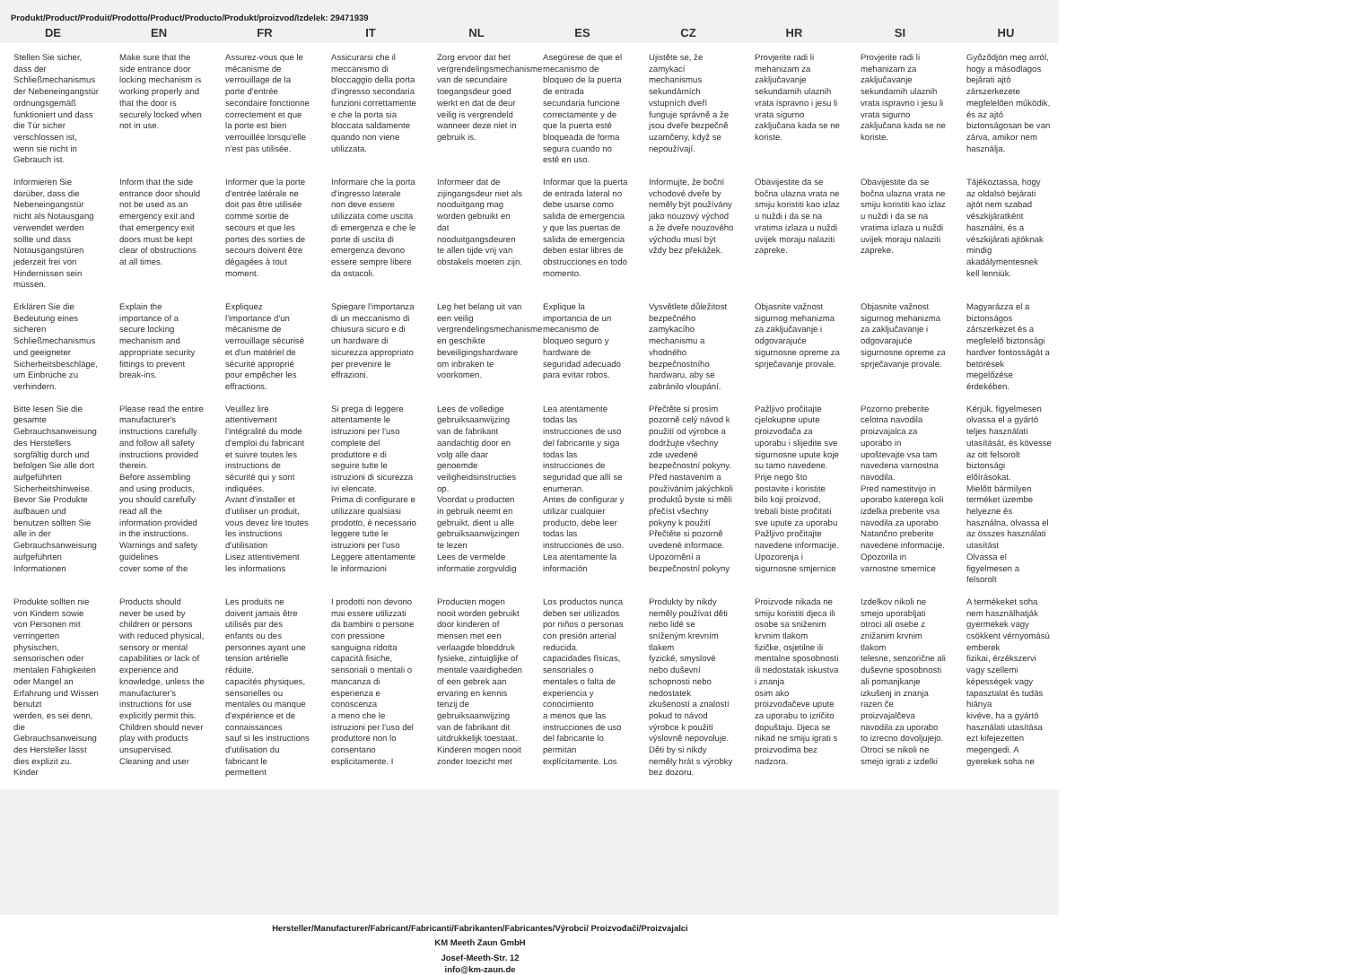Produkt/Product/Produit/Prodotto/Product/Producto/Produkt/proizvod/Izdelek: 29471939
| DE | EN | FR | IT | NL | ES | CZ | HR | SI | HU |
| --- | --- | --- | --- | --- | --- | --- | --- | --- | --- |
| Stellen Sie sicher, dass der Schließmechanismus der Nebeneingangstür ordnungsgemäß funktioniert und dass die Tür sicher verschlossen ist, wenn sie nicht in Gebrauch ist. | Make sure that the side entrance door locking mechanism is working properly and that the door is securely locked when not in use. | Assurez-vous que le mécanisme de verrouillage de la porte d'entrée secondaire fonctionne correctement et que la porte est bien verrouillée lorsqu'elle n'est pas utilisée. | Assicurarsi che il meccanismo di bloccaggio della porta d'ingresso secondaria funzioni correttamente e che la porta sia bloccata saldamente quando non viene utilizzata. | Zorg ervoor dat het vergrendelingsmechanisme van de secundaire toegangsdeur goed werkt en dat de deur veilig is vergrendeld wanneer deze niet in gebruik is. | Asegúrese de que el mecanismo de bloqueo de la puerta de entrada secundaria funcione correctamente y de que la puerta esté bloqueada de forma segura cuando no esté en uso. | Ujistěte se, že zamykací mechanismus sekundárních vstupních dveří funguje správně a že jsou dveře bezpečně uzamčeny, když se nepoužívají. | Provjerite radi li mehanizam za zaključavanje sekundarnih ulaznih vrata ispravno i jesu li vrata sigurno zaključana kada se ne koriste. | Provjerite radi li mehanizam za zaključavanje sekundarnih ulaznih vrata ispravno i jesu li vrata sigurno zaključana kada se ne koriste. | Győződjön meg arról, hogy a másodlagos bejárati ajtó zárszerkezete megfelelően működik, és az ajtó biztonságosan be van zárva, amikor nem használja. |
| Informieren Sie darüber, dass die Nebeneingangstür nicht als Notausgang verwendet werden sollte und dass Notausgangstüren jederzeit frei von Hindernissen sein müssen. | Inform that the side entrance door should not be used as an emergency exit and that emergency exit doors must be kept clear of obstructions at all times. | Informer que la porte d'entrée latérale ne doit pas être utilisée comme sortie de secours et que les portes des sorties de secours doivent être dégagées à tout moment. | Informare che la porta d'ingresso laterale non deve essere utilizzata come uscita di emergenza e che le porte di uscita di emergenza devono essere sempre libere da ostacoli. | Informeer dat de zijingangsdeur niet als nooduitgang mag worden gebruikt en dat nooduitgangsdeuren te allen tijde vrij van obstakels moeten zijn. | Informar que la puerta de entrada lateral no debe usarse como salida de emergencia y que las puertas de salida de emergencia deben estar libres de obstrucciones en todo momento. | Informujte, že boční vchodové dveře by neměly být používány jako nouzový východ a že dveře nouzového východu musí být vždy bez překážek. | Obavijestite da se bočna ulazna vrata ne smiju koristiti kao izlaz u nuždi i da se na vratima izlaza u nuždi uvijek moraju nalaziti zapreke. | Obavijestite da se bočna ulazna vrata ne smiju koristiti kao izlaz u nuždi i da se na vratima izlaza u nuždi uvijek moraju nalaziti zapreke. | Tájékoztassa, hogy az oldalsó bejárati ajtót nem szabad vészkijáratként használni, és a vészkijárati ajtóknak mindig akadálymentesnek kell lenniük. |
| Erklären Sie die Bedeutung eines sicheren Schließmechanismus und geeigneter Sicherheitsbeschläge, um Einbrüche zu verhindern. | Explain the importance of a secure locking mechanism and appropriate security fittings to prevent break-ins. | Expliquez l'importance d'un mécanisme de verrouillage sécurisé et d'un matériel de sécurité approprié pour empêcher les effractions. | Spiegare l'importanza di un meccanismo di chiusura sicuro e di un hardware di sicurezza appropriato per prevenire le effrazioni. | Leg het belang uit van een veilig vergrendelingsmechanisme en geschikte beveiligingshardware om inbraken te voorkomen. | Explique la importancia de un mecanismo de bloqueo seguro y hardware de seguridad adecuado para evitar robos. | Vysvětlete důležitost bezpečného zamykacího mechanismu a vhodného bezpečnostního hardwaru, aby se zabránilo vloupání. | Objasnite važnost sigurnog mehanizma za zaključavanje i odgovarajuće sigurnosne opreme za sprječavanje provale. | Objasnite važnost sigurnog mehanizma za zaključavanje i odgovarajuće sigurnosne opreme za sprječavanje provale. | Magyarázza el a biztonságos zárszerkezet és a megfelelő biztonsági hardver fontosságát a betörések megelőzése érdekében. |
| Bitte lesen Sie die gesamte Gebrauchsanweisung des Herstellers sorgfältig durch und befolgen Sie alle dort aufgeführten Sicherheitshinweise. Bevor Sie Produkte aufbauen und benutzen sollten Sie alle in der Gebrauchsanweisung aufgeführten Informationen | Please read the entire manufacturer's instructions carefully and follow all safety instructions provided therein. Before assembling and using products, you should carefully read all the information provided in the instructions. Warnings and safety guidelines cover some of the | Veuillez lire attentivement l'intégralité du mode d'emploi du fabricant et suivre toutes les instructions de sécurité qui y sont indiquées. Avant d'installer et d'utiliser un produit, vous devez lire toutes les instructions d'utilisation Lisez attentivement les informations | Si prega di leggere attentamente le istruzioni per l'uso complete del produttore e di seguire tutte le istruzioni di sicurezza ivi elencate. Prima di configurare e utilizzare qualsiasi prodotto, è necessario leggere tutte le istruzioni per l'uso Leggere attentamente le informazioni | Lees de volledige gebruiksaanwijzing van de fabrikant aandachtig door en volg alle daar genoemde veiligheidsinstructies op. Voordat u producten in gebruik neemt en gebruikt, dient u alle gebruiksaanwijzingen te lezen Lees de vermelde informatie zorgvuldig | Lea atentamente todas las instrucciones de uso del fabricante y siga todas las instrucciones de seguridad que allí se enumeran. Antes de configurar y utilizar cualquier producto, debe leer todas las instrucciones de uso. Lea atentamente la información | Přečtěte si prosím pozorně celý návod k použití od výrobce a dodržujte všechny zde uvedené bezpečnostní pokyny. Před nastavením a používáním jakýchkoli produktů byste si měli přečíst všechny pokyny k použití Přečtěte si pozorně uvedené informace. Upozornění a bezpečnostní pokyny | Pažljivo pročitajte cjelokupne upute proizvođača za uporabu i slijedite sve sigurnosne upute koje su tamo navedene. Prije nego što postavite i koristite bilo koji proizvod, trebali biste pročitati sve upute za uporabu Pažljivo pročitajte navedene informacije. Upozorenja i sigurnosne smjernice | Pozorno preberite celotna navodila proizvajalca za uporabo in upoštevajte vsa tam navedena varnostna navodila. Pred namestitvijo in uporabo katerega koli izdelka preberite vsa navodila za uporabo Natančno preberite navedene informacije. Opozorila in varnostne smernice | Kérjük, figyelmesen olvassa el a gyártó teljes használati utasítását, és kövesse az ott felsorolt biztonsági előírásokat. Mielőtt bármilyen terméket üzembe helyezne és használna, olvassa el az összes használati utasítást Olvassa el figyelmesen a felsorolt |
| Produkte sollten nie von Kindern sowie von Personen mit verringerten physischen, sensorischen oder mentalen Fähigkeiten oder Mangel an Erfahrung und Wissen benutzt werden, es sei denn, die Gebrauchsanweisung des Hersteller lässt dies explizit zu. Kinder | Products should never be used by children or persons with reduced physical, sensory or mental capabilities or lack of experience and knowledge, unless the manufacturer's instructions for use explicitly permit this. Children should never play with products unsupervised. Cleaning and user | Les produits ne doivent jamais être utilisés par des enfants ou des personnes ayant une tension artérielle réduite. capacités physiques, sensorielles ou mentales ou manque d'expérience et de connaissances sauf si les instructions d'utilisation du fabricant le permettent | I prodotti non devono mai essere utilizzati da bambini o persone con pressione sanguigna ridotta capacità fisiche, sensoriali o mentali o mancanza di esperienza e conoscenza a meno che le istruzioni per l'uso del produttore non lo consentano esplicitamente. I | Producten mogen nooit worden gebruikt door kinderen of mensen met een verlaagde bloeddruk fysieke, zintuiglijke of mentale vaardigheden of een gebrek aan ervaring en kennis tenzij de gebruiksaanwijzing van de fabrikant dit uitdrukkelijk toestaat. Kinderen mogen nooit zonder toezicht met | Los productos nunca deben ser utilizados por niños o personas con presión arterial reducida. capacidades físicas, sensoriales o mentales o falta de experiencia y conocimiento a menos que las instrucciones de uso del fabricante lo permitan explícitamente. Los | Produkty by nikdy neměly používat děti nebo lidé se sníženým krevním tlakem fyzické, smyslové nebo duševní schopnosti nebo nedostatek zkušeností a znalostí pokud to návod výrobce k použití výslovně nepovoluje. Děti by si nikdy neměly hrát s výrobky bez dozoru. | Proizvode nikada ne smiju koristiti djeca ili osobe sa sniženim krvnim tlakom fizičke, osjetilne ili mentalne sposobnosti ili nedostatak iskustva i znanja osim ako proizvođačeve upute za uporabu to izričito dopuštaju. Djeca se nikad ne smiju igrati s proizvodima bez nadzora. | Izdelkov nikoli ne smejo uporabljati otroci ali osebe z znižanim krvnim tlakom telesne, senzorične ali duševne sposobnosti ali pomanjkanje izkušenj in znanja razen če proizvajalčeva navodila za uporabo to izrecno dovoljujejo. Otroci se nikoli ne smejo igrati z izdelki | A termékeket soha nem használhatják gyermekek vagy csökkent vérnyomású emberek fizikai, érzékszervi vagy szellemi képességek vagy tapasztalat és tudás hiánya kivéve, ha a gyártó használati utasítása ezt kifejezetten megengedi. A gyerekek soha ne |
Hersteller/Manufacturer/Fabricant/Fabricanti/Fabrikanten/Fabricantes/Výrobci/ Proizvođači/Proizvajalci
KM Meeth Zaun GmbH
Josef-Meeth-Str. 12
info@km-zaun.de